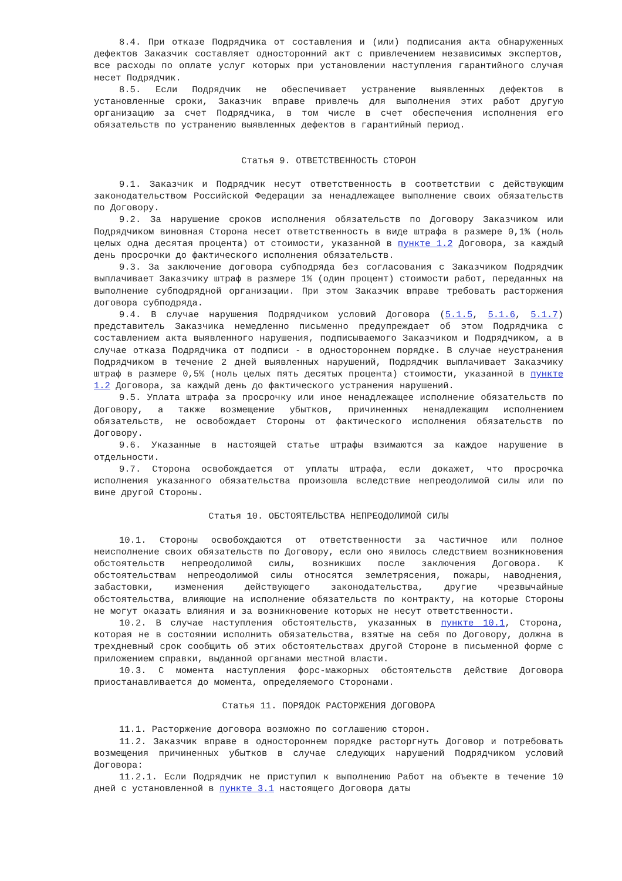8.4. При отказе Подрядчика от составления и (или) подписания акта обнаруженных дефектов Заказчик составляет односторонний акт с привлечением независимых экспертов, все расходы по оплате услуг которых при установлении наступления гарантийного случая несет Подрядчик.
8.5. Если Подрядчик не обеспечивает устранение выявленных дефектов в установленные сроки, Заказчик вправе привлечь для выполнения этих работ другую организацию за счет Подрядчика, в том числе в счет обеспечения исполнения его обязательств по устранению выявленных дефектов в гарантийный период.
Статья 9. ОТВЕТСТВЕННОСТЬ СТОРОН
9.1. Заказчик и Подрядчик несут ответственность в соответствии с действующим законодательством Российской Федерации за ненадлежащее выполнение своих обязательств по Договору.
9.2. За нарушение сроков исполнения обязательств по Договору Заказчиком или Подрядчиком виновная Сторона несет ответственность в виде штрафа в размере 0,1% (ноль целых одна десятая процента) от стоимости, указанной в пункте 1.2 Договора, за каждый день просрочки до фактического исполнения обязательств.
9.3. За заключение договора субподряда без согласования с Заказчиком Подрядчик выплачивает Заказчику штраф в размере 1% (один процент) стоимости работ, переданных на выполнение субподрядной организации. При этом Заказчик вправе требовать расторжения договора субподряда.
9.4. В случае нарушения Подрядчиком условий Договора (5.1.5, 5.1.6, 5.1.7) представитель Заказчика немедленно письменно предупреждает об этом Подрядчика с составлением акта выявленного нарушения, подписываемого Заказчиком и Подрядчиком, а в случае отказа Подрядчика от подписи - в одностороннем порядке. В случае неустранения Подрядчиком в течение 2 дней выявленных нарушений, Подрядчик выплачивает Заказчику штраф в размере 0,5% (ноль целых пять десятых процента) стоимости, указанной в пункте 1.2 Договора, за каждый день до фактического устранения нарушений.
9.5. Уплата штрафа за просрочку или иное ненадлежащее исполнение обязательств по Договору, а также возмещение убытков, причиненных ненадлежащим исполнением обязательств, не освобождает Стороны от фактического исполнения обязательств по Договору.
9.6. Указанные в настоящей статье штрафы взимаются за каждое нарушение в отдельности.
9.7. Сторона освобождается от уплаты штрафа, если докажет, что просрочка исполнения указанного обязательства произошла вследствие непреодолимой силы или по вине другой Стороны.
Статья 10. ОБСТОЯТЕЛЬСТВА НЕПРЕОДОЛИМОЙ СИЛЫ
10.1. Стороны освобождаются от ответственности за частичное или полное неисполнение своих обязательств по Договору, если оно явилось следствием возникновения обстоятельств непреодолимой силы, возникших после заключения Договора. К обстоятельствам непреодолимой силы относятся землетрясения, пожары, наводнения, забастовки, изменения действующего законодательства, другие чрезвычайные обстоятельства, влияющие на исполнение обязательств по контракту, на которые Стороны не могут оказать влияния и за возникновение которых не несут ответственности.
10.2. В случае наступления обстоятельств, указанных в пункте 10.1, Сторона, которая не в состоянии исполнить обязательства, взятые на себя по Договору, должна в трехдневный срок сообщить об этих обстоятельствах другой Стороне в письменной форме с приложением справки, выданной органами местной власти.
10.3. С момента наступления форс-мажорных обстоятельств действие Договора приостанавливается до момента, определяемого Сторонами.
Статья 11. ПОРЯДОК РАСТОРЖЕНИЯ ДОГОВОРА
11.1. Расторжение договора возможно по соглашению сторон.
11.2. Заказчик вправе в одностороннем порядке расторгнуть Договор и потребовать возмещения причиненных убытков в случае следующих нарушений Подрядчиком условий Договора:
11.2.1. Если Подрядчик не приступил к выполнению Работ на объекте в течение 10 дней с установленной в пункте 3.1 настоящего Договора даты